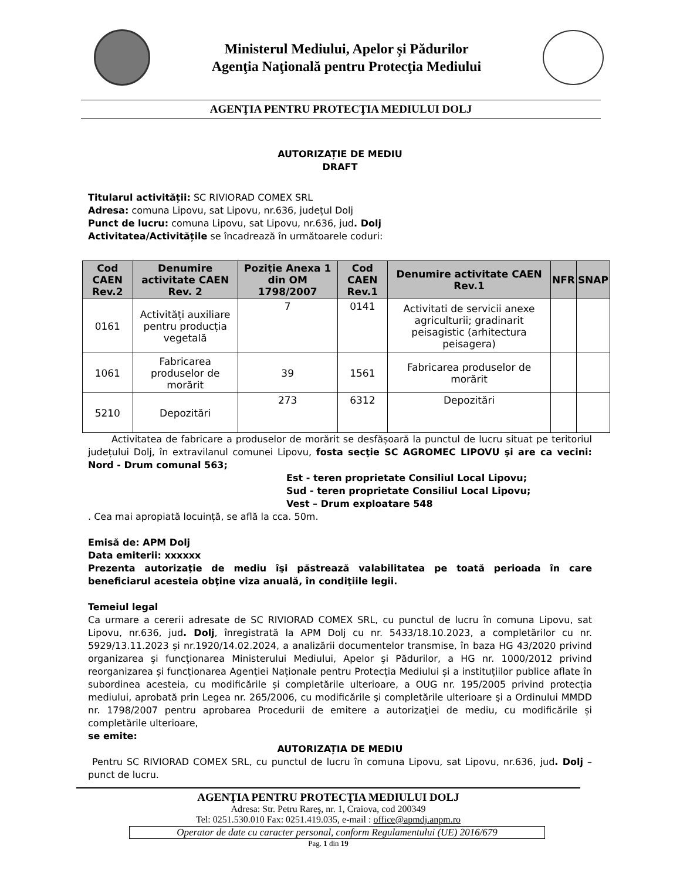Ministerul Mediului, Apelor și Pădurilor
Agenţia Naţională pentru Protecţia Mediului
AGENŢIA PENTRU PROTECŢIA MEDIULUI DOLJ
AUTORIZAȚIE DE MEDIU
DRAFT
Titularul activității: SC RIVIORAD COMEX SRL
Adresa: comuna Lipovu, sat Lipovu, nr.636, județul Dolj
Punct de lucru: comuna Lipovu, sat Lipovu, nr.636, jud. Dolj
Activitatea/Activitățile se încadrează în următoarele coduri:
| Cod CAEN Rev.2 | Denumire activitate CAEN Rev. 2 | Poziţie Anexa 1 din OM 1798/2007 | Cod CAEN Rev.1 | Denumire activitate CAEN Rev.1 | NFR | SNAP |
| --- | --- | --- | --- | --- | --- | --- |
| 0161 | Activități auxiliare pentru producția vegetală | 7 | 0141 | Activitati de servicii anexe agriculturii; gradinarit peisagistic (arhitectura peisagera) | | |
| 1061 | Fabricarea produselor de morărit | 39 | 1561 | Fabricarea produselor de morărit | | |
| 5210 | Depozitări | 273 | 6312 | Depozitări | | |
Activitatea de fabricare a produselor de morărit se desfășoară la punctul de lucru situat pe teritoriul județului Dolj, în extravilanul comunei Lipovu, fosta secţie SC AGROMEC LIPOVU şi are ca vecini: Nord - Drum comunal 563;
Est - teren proprietate Consiliul Local Lipovu;
Sud - teren proprietate Consiliul Local Lipovu;
Vest – Drum exploatare 548
. Cea mai apropiată locuință, se află la cca. 50m.
Emisă de: APM Dolj
Data emiterii: xxxxxx
Prezenta autorizaţie de mediu îşi păstrează valabilitatea pe toată perioada în care beneficiarul acesteia obţine viza anuală, în condiţiile legii.
Temeiul legal
Ca urmare a cererii adresate de SC RIVIORAD COMEX SRL, cu punctul de lucru în comuna Lipovu, sat Lipovu, nr.636, jud. Dolj, înregistrată la APM Dolj cu nr. 5433/18.10.2023, a completărilor cu nr. 5929/13.11.2023 și nr.1920/14.02.2024, a analizării documentelor transmise, în baza HG 43/2020 privind organizarea şi funcţionarea Ministerului Mediului, Apelor şi Pădurilor, a HG nr. 1000/2012 privind reorganizarea și funcționarea Agenției Naționale pentru Protecția Mediului și a instituțiilor publice aflate în subordinea acesteia, cu modificările și completările ulterioare, a OUG nr. 195/2005 privind protecţia mediului, aprobată prin Legea nr. 265/2006, cu modificările şi completările ulterioare şi a Ordinului MMDD nr. 1798/2007 pentru aprobarea Procedurii de emitere a autorizaţiei de mediu, cu modificările și completările ulterioare,
se emite:
AUTORIZAȚIA DE MEDIU
Pentru SC RIVIORAD COMEX SRL, cu punctul de lucru în comuna Lipovu, sat Lipovu, nr.636, jud. Dolj – punct de lucru.
AGENŢIA PENTRU PROTECŢIA MEDIULUI DOLJ
Adresa: Str. Petru Rareş, nr. 1, Craiova, cod 200349
Tel: 0251.530.010 Fax: 0251.419.035, e-mail : office@apmdj.anpm.ro
Operator de date cu caracter personal, conform Regulamentului (UE) 2016/679
Pag. 1 din 19